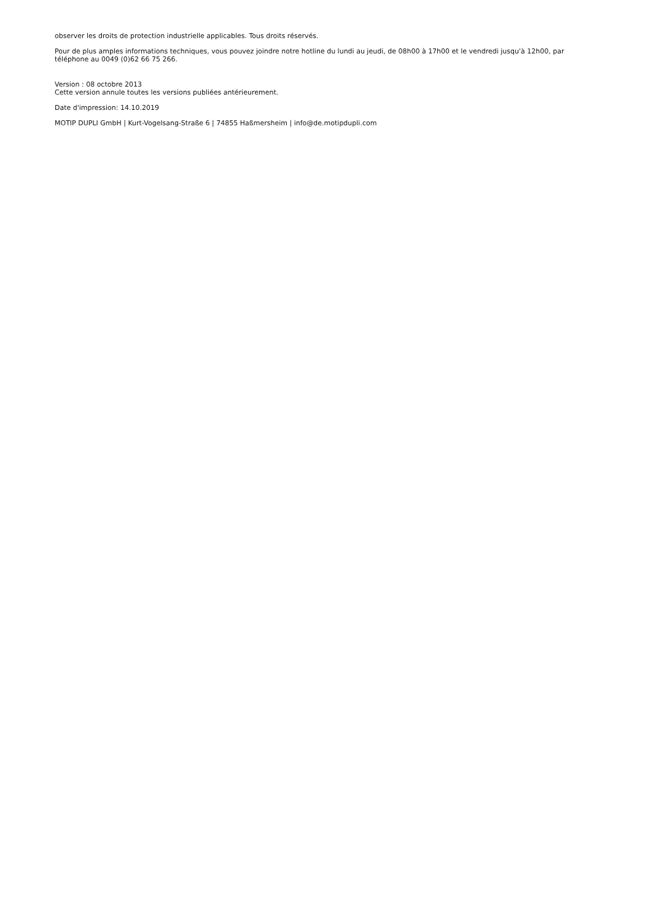observer les droits de protection industrielle applicables. Tous droits réservés.
Pour de plus amples informations techniques, vous pouvez joindre notre hotline du lundi au jeudi, de 08h00 à 17h00 et le vendredi jusqu'à 12h00, par téléphone au 0049 (0)62 66 75 266.
Version : 08 octobre 2013
Cette version annule toutes les versions publiées antérieurement.
Date d'impression: 14.10.2019
MOTIP DUPLI GmbH | Kurt-Vogelsang-Straße 6 | 74855 Haßmersheim | info@de.motipdupli.com